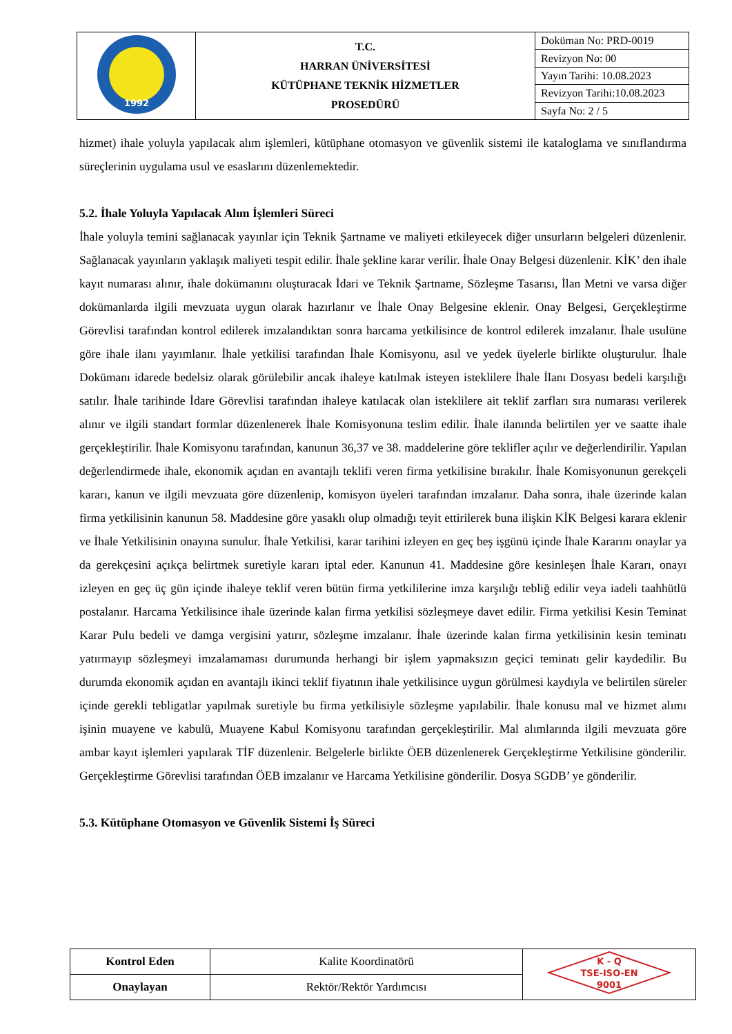| 1992 | T.C. HARRAN ÜNİVERSİTESİ KÜTÜPHANE TEKNİK HİZMETLER PROSEDÜRÜ | Doküman No: PRD-0019 |
| | | Revizyon No: 00 |
| | | Yayın Tarihi: 10.08.2023 |
| | | Revizyon Tarihi:10.08.2023 |
| | | Sayfa No: 2 / 5 |
hizmet) ihale yoluyla yapılacak alım işlemleri, kütüphane otomasyon ve güvenlik sistemi ile kataloglama ve sınıflandırma süreçlerinin uygulama usul ve esaslarını düzenlemektedir.
5.2. İhale Yoluyla Yapılacak Alım İşlemleri Süreci
İhale yoluyla temini sağlanacak yayınlar için Teknik Şartname ve maliyeti etkileyecek diğer unsurların belgeleri düzenlenir. Sağlanacak yayınların yaklaşık maliyeti tespit edilir. İhale şekline karar verilir. İhale Onay Belgesi düzenlenir. KİK’ den ihale kayıt numarası alınır, ihale dokümanını oluşturacak İdari ve Teknik Şartname, Sözleşme Tasarısı, İlan Metni ve varsa diğer dokümanlarda ilgili mevzuata uygun olarak hazırlanır ve İhale Onay Belgesine eklenir. Onay Belgesi, Gerçekleştirme Görevlisi tarafından kontrol edilerek imzalandıktan sonra harcama yetkilisince de kontrol edilerek imzalanır. İhale usulüne göre ihale ilanı yayımlanır. İhale yetkilisi tarafından İhale Komisyonu, asıl ve yedek üyelerle birlikte oluşturulur. İhale Dokümanı idarede bedelsiz olarak görülebilir ancak ihaleye katılmak isteyen isteklilere İhale İlanı Dosyası bedeli karşılığı satılır. İhale tarihinde İdare Görevlisi tarafından ihaleye katılacak olan isteklilere ait teklif zarfları sıra numarası verilerek alınır ve ilgili standart formlar düzenlenerek İhale Komisyonuna teslim edilir. İhale ilanında belirtilen yer ve saatte ihale gerçekleştirilir. İhale Komisyonu tarafından, kanunun 36,37 ve 38. maddelerine göre teklifler açılır ve değerlendirilir. Yapılan değerlendirmede ihale, ekonomik açıdan en avantajlı teklifi veren firma yetkilisine bırakılır. İhale Komisyonunun gerekçeli kararı, kanun ve ilgili mevzuata göre düzenlenip, komisyon üyeleri tarafından imzalanır. Daha sonra, ihale üzerinde kalan firma yetkilisinin kanunun 58. Maddesine göre yasaklı olup olmadığı teyit ettirilerek buna ilişkin KİK Belgesi karara eklenir ve İhale Yetkilisinin onayına sunulur. İhale Yetkilisi, karar tarihini izleyen en geç beş işgünü içinde İhale Kararını onaylar ya da gerekçesini açıkça belirtmek suretiyle kararı iptal eder. Kanunun 41. Maddesine göre kesinleşen İhale Kararı, onayı izleyen en geç üç gün içinde ihaleye teklif veren bütün firma yetkililerine imza karşılığı tebliğ edilir veya iadeli taahhütlü postalanır. Harcama Yetkilisince ihale üzerinde kalan firma yetkilisi sözleşmeye davet edilir. Firma yetkilisi Kesin Teminat Karar Pulu bedeli ve damga vergisini yatırır, sözleşme imzalanır. İhale üzerinde kalan firma yetkilisinin kesin teminatı yatırmayıp sözleşmeyi imzalamaması durumunda herhangi bir işlem yapmaksızın geçici teminatı gelir kaydedilir. Bu durumda ekonomik açıdan en avantajlı ikinci teklif fiyatının ihale yetkilisince uygun görülmesi kaydıyla ve belirtilen süreler içinde gerekli tebligatlar yapılmak suretiyle bu firma yetkilisiyle sözleşme yapılabilir. İhale konusu mal ve hizmet alımı işinin muayene ve kabulü, Muayene Kabul Komisyonu tarafından gerçekleştirilir. Mal alımlarında ilgili mevzuata göre ambar kayıt işlemleri yapılarak TİF düzenlenir. Belgelerle birlikte ÖEB düzenlenerek Gerçekleştirme Yetkilisine gönderilir. Gerçekleştirme Görevlisi tarafından ÖEB imzalanır ve Harcama Yetkilisine gönderilir. Dosya SGDB’ ye gönderilir.
5.3. Kütüphane Otomasyon ve Güvenlik Sistemi İş Süreci
| Kontrol Eden | Kalite Koordinatörü | K - Q TSE-ISO-EN 9001 |
| Onaylayan | Rektör/Rektör Yardımcısı | |